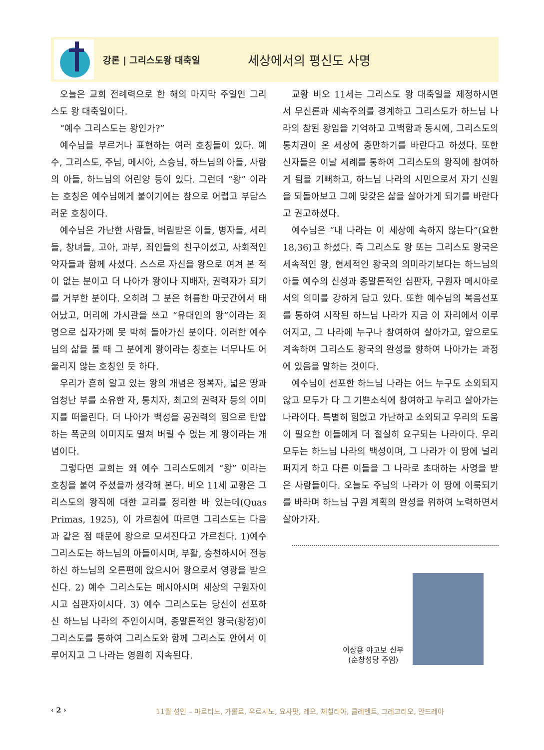강론 | 그리스도왕 대축일
세상에서의 평신도 사명
오늘은 교회 전례력으로 한 해의 마지막 주일인 그리스도 왕 대축일이다.
“예수 그리스도는 왕인가?”
예수님을 부르거나 표현하는 여러 호칭들이 있다. 예수, 그리스도, 주님, 메시아, 스승님, 하느님의 아들, 사람의 아들, 하느님의 어린양 등이 있다. 그런데 “왕” 이라는 호칭은 예수님에게 붙이기에는 참으로 어렵고 부담스러운 호칭이다.
예수님은 가난한 사람들, 버림받은 이들, 병자들, 세리들, 창녀들, 고아, 과부, 죄인들의 친구이셨고, 사회적인 약자들과 함께 사셨다. 스스로 자신을 왕으로 여겨 본 적이 없는 분이고 더 나아가 왕이나 지배자, 권력자가 되기를 거부한 분이다. 오히려 그 분은 허름한 마굿간에서 태어났고, 머리에 가시관을 쓰고 “유대인의 왕”이라는 죄명으로 십자가에 못 박혀 돌아가신 분이다. 이러한 예수님의 삶을 볼 때 그 분에게 왕이라는 칭호는 너무나도 어울리지 않는 호칭인 듯 하다.
우리가 흔히 알고 있는 왕의 개념은 정복자, 넓은 땅과 엄청난 부를 소유한 자, 통치자, 최고의 권력자 등의 이미지를 떠올린다. 더 나아가 백성을 공권력의 힘으로 탄압하는 폭군의 이미지도 떨쳐 버릴 수 없는 게 왕이라는 개념이다.
그렇다면 교회는 왜 예수 그리스도에게 “왕” 이라는 호칭을 붙여 주셨을까 생각해 본다. 비오 11세 교황은 그리스도의 왕직에 대한 교리를 정리한 바 있는데(Quas Primas, 1925), 이 가르침에 따르면 그리스도는 다음과 같은 점 때문에 왕으로 모셔진다고 가르친다. 1)예수 그리스도는 하느님의 아들이시며, 부활, 승천하시어 전능하신 하느님의 오른편에 앉으시어 왕으로서 영광을 받으신다. 2) 예수 그리스도는 메시아시며 세상의 구원자이시고 심판자이시다. 3) 예수 그리스도는 당신이 선포하신 하느님 나라의 주인이시며, 종말론적인 왕국(왕정)이 그리스도를 통하여 그리스도와 함께 그리스도 안에서 이루어지고 그 나라는 영원히 지속된다.
교황 비오 11세는 그리스도 왕 대축일을 제정하시면서 무신론과 세속주의를 경계하고 그리스도가 하느님 나라의 참된 왕임을 기억하고 고백함과 동시에, 그리스도의 통치권이 온 세상에 충만하기를 바란다고 하셨다. 또한 신자들은 이날 세례를 통하여 그리스도의 왕직에 참여하게 됨을 기뻐하고, 하느님 나라의 시민으로서 자기 신원을 되돌아보고 그에 맞갖은 삶을 살아가게 되기를 바란다고 권고하셨다.
예수님은 “내 나라는 이 세상에 속하지 않는다”(요한 18,36)고 하셨다. 즉 그리스도 왕 또는 그리스도 왕국은 세속적인 왕, 현세적인 왕국의 의미라기보다는 하느님의 아들 예수의 신성과 종말론적인 심판자, 구원자 메시아로서의 의미를 강하게 담고 있다. 또한 예수님의 복음선포를 통하여 시작된 하느님 나라가 지금 이 자리에서 이루어지고, 그 나라에 누구나 참여하여 살아가고, 앞으로도 계속하여 그리스도 왕국의 완성을 향하여 나아가는 과정에 있음을 말하는 것이다.
예수님이 선포한 하느님 나라는 어느 누구도 소외되지 않고 모두가 다 그 기쁜소식에 참여하고 누리고 살아가는 나라이다. 특별히 힘없고 가난하고 소외되고 우리의 도움이 필요한 이들에게 더 절실히 요구되는 나라이다. 우리 모두는 하느님 나라의 백성이며, 그 나라가 이 땅에 널리 퍼지게 하고 다른 이들을 그 나라로 초대하는 사명을 받은 사람들이다. 오늘도 주님의 나라가 이 땅에 이룩되기를 바라며 하느님 구원 계획의 완성을 위하여 노력하면서 살아가자.
이상용 야고보 신부
(순창성당 주임)
‹ 2 › 11월 성인 – 마르티노, 가롤로, 우르시노, 요사팟, 레오, 체칠리아, 클레멘트, 그레고리오, 안드레아